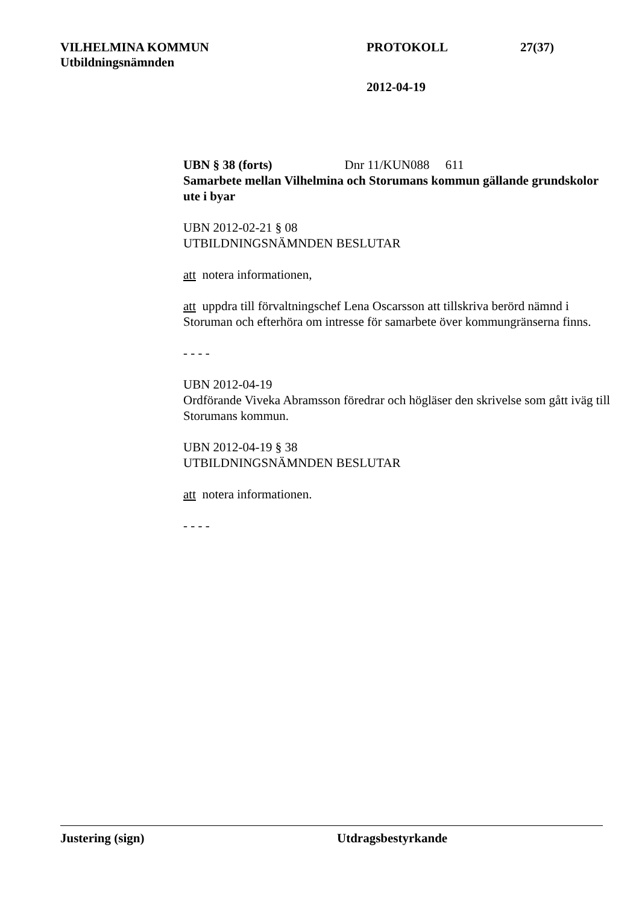VILHELMINA KOMMUN PROTOKOLL 27(37)
Utbildningsnämnden
2012-04-19
UBN § 38 (forts) Dnr 11/KUN088 611
Samarbete mellan Vilhelmina och Storumans kommun gällande grundskolor ute i byar
UBN 2012-02-21 § 08
UTBILDNINGSNÄMNDEN BESLUTAR
att notera informationen,
att uppdra till förvaltningschef Lena Oscarsson att tillskriva berörd nämnd i Storuman och efterhöra om intresse för samarbete över kommungränserna finns.
- - - -
UBN 2012-04-19
Ordförande Viveka Abramsson föredrar och högläser den skrivelse som gått iväg till Storumans kommun.
UBN 2012-04-19 § 38
UTBILDNINGSNÄMNDEN BESLUTAR
att notera informationen.
- - - -
Justering (sign) Utdragsbestyrkande